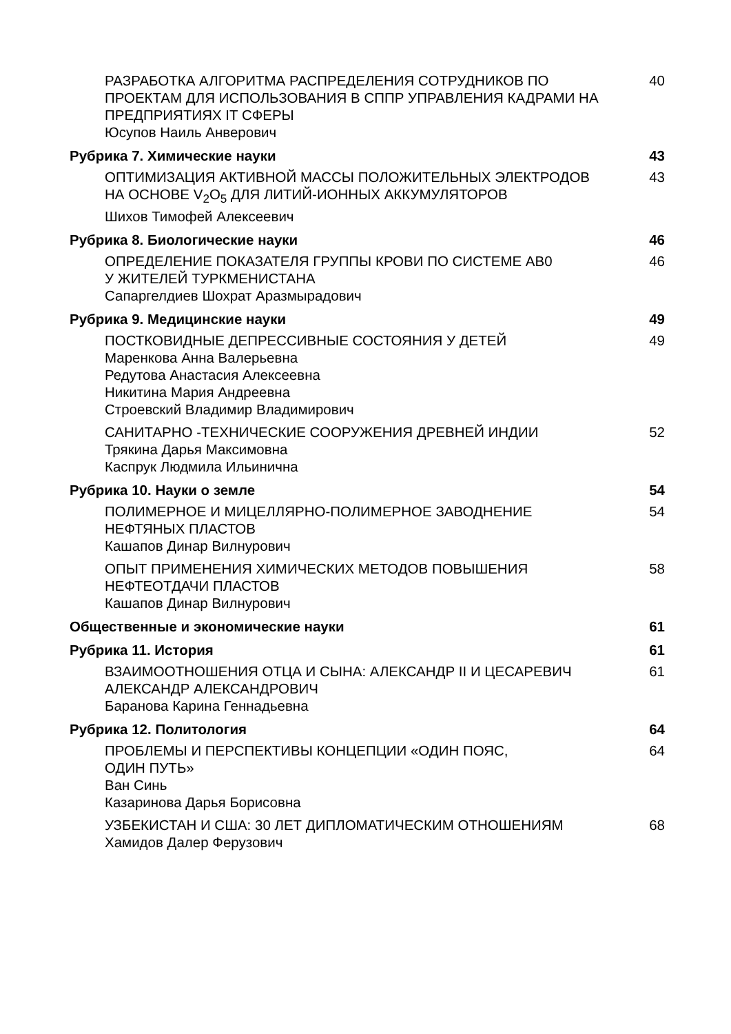РАЗРАБОТКА АЛГОРИТМА РАСПРЕДЕЛЕНИЯ СОТРУДНИКОВ ПО ПРОЕКТАМ ДЛЯ ИСПОЛЬЗОВАНИЯ В СППР УПРАВЛЕНИЯ КАДРАМИ НА ПРЕДПРИЯТИЯХ IT СФЕРЫ
Юсупов Наиль Анверович
40
Рубрика 7. Химические науки 43
ОПТИМИЗАЦИЯ АКТИВНОЙ МАССЫ ПОЛОЖИТЕЛЬНЫХ ЭЛЕКТРОДОВ НА ОСНОВЕ V<sub>2</sub>O<sub>5</sub> ДЛЯ ЛИТИЙ-ИОННЫХ АККУМУЛЯТОРОВ
Шихов Тимофей Алексеевич
43
Рубрика 8. Биологические науки 46
ОПРЕДЕЛЕНИЕ ПОКАЗАТЕЛЯ ГРУППЫ КРОВИ ПО СИСТЕМЕ АВ0
У ЖИТЕЛЕЙ ТУРКМЕНИСТАНА
Сапаргелдиев Шохрат Аразмырадович
46
Рубрика 9. Медицинские науки 49
ПОСТКОВИДНЫЕ ДЕПРЕССИВНЫЕ СОСТОЯНИЯ У ДЕТЕЙ
Маренкова Анна Валерьевна
Редутова Анастасия Алексеевна
Никитина Мария Андреевна
Строевский Владимир Владимирович
49
САНИТАРНО -ТЕХНИЧЕСКИЕ СООРУЖЕНИЯ ДРЕВНЕЙ ИНДИИ
Трякина Дарья Максимовна
Каспрук Людмила Ильинична
52
Рубрика 10. Науки о земле 54
ПОЛИМЕРНОЕ И МИЦЕЛЛЯРНО-ПОЛИМЕРНОЕ ЗАВОДНЕНИЕ НЕФТЯНЫХ ПЛАСТОВ
Кашапов Динар Вилнурович
54
ОПЫТ ПРИМЕНЕНИЯ ХИМИЧЕСКИХ МЕТОДОВ ПОВЫШЕНИЯ НЕФТЕОТДАЧИ ПЛАСТОВ
Кашапов Динар Вилнурович
58
Общественные и экономические науки
61
Рубрика 11. История 61
ВЗАИМООТНОШЕНИЯ ОТЦА И СЫНА: АЛЕКСАНДР II И ЦЕСАРЕВИЧ АЛЕКСАНДР АЛЕКСАНДРОВИЧ
Баранова Карина Геннадьевна
61
Рубрика 12. Политология 64
ПРОБЛЕМЫ И ПЕРСПЕКТИВЫ КОНЦЕПЦИИ «ОДИН ПОЯС,
ОДИН ПУТЬ»
Ван Синь
Казаринова Дарья Борисовна
64
УЗБЕКИСТАН И США: 30 ЛЕТ ДИПЛОМАТИЧЕСКИМ ОТНОШЕНИЯМ
Хамидов Далер Ферузович
68